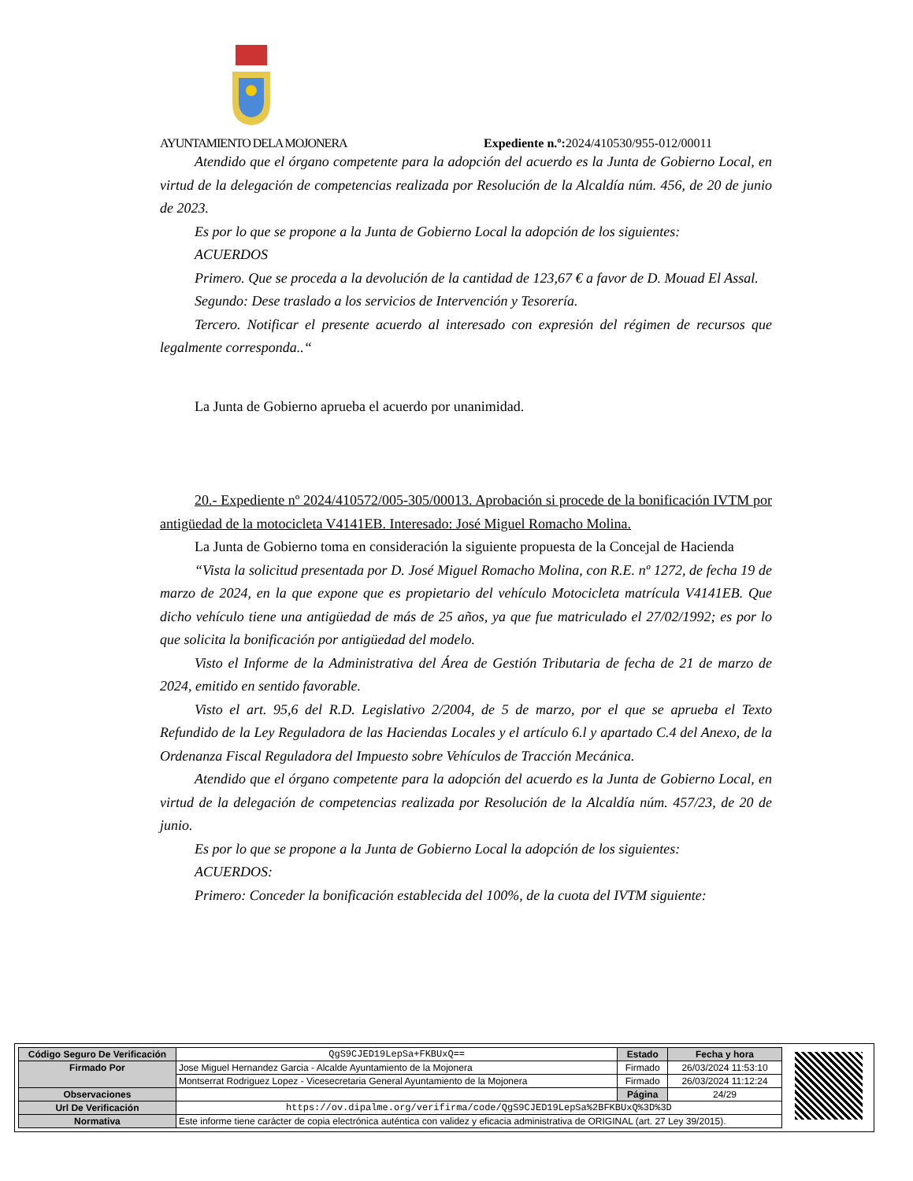AYUNTAMIENTO DELA MOJONERA Expediente n.º: 2024/410530/955-012/00011
Atendido que el órgano competente para la adopción del acuerdo es la Junta de Gobierno Local, en virtud de la delegación de competencias realizada por Resolución de la Alcaldía núm. 456, de 20 de junio de 2023.
Es por lo que se propone a la Junta de Gobierno Local la adopción de los siguientes:
ACUERDOS
Primero. Que se proceda a la devolución de la cantidad de 123,67 € a favor de D. Mouad El Assal.
Segundo: Dese traslado a los servicios de Intervención y Tesorería.
Tercero. Notificar el presente acuerdo al interesado con expresión del régimen de recursos que legalmente corresponda..“
La Junta de Gobierno aprueba el acuerdo por unanimidad.
20.- Expediente nº 2024/410572/005-305/00013. Aprobación si procede de la bonificación IVTM por antigüedad de la motocicleta V4141EB. Interesado: José Miguel Romacho Molina.
La Junta de Gobierno toma en consideración la siguiente propuesta de la Concejal de Hacienda
“Vista la solicitud presentada por D. José Miguel Romacho Molina, con R.E. nº 1272, de fecha 19 de marzo de 2024, en la que expone que es propietario del vehículo Motocicleta matrícula V4141EB. Que dicho vehículo tiene una antigüedad de más de 25 años, ya que fue matriculado el 27/02/1992; es por lo que solicita la bonificación por antigüedad del modelo.
Visto el Informe de la Administrativa del Área de Gestión Tributaria de fecha de 21 de marzo de 2024, emitido en sentido favorable.
Visto el art. 95,6 del R.D. Legislativo 2/2004, de 5 de marzo, por el que se aprueba el Texto Refundido de la Ley Reguladora de las Haciendas Locales y el artículo 6.l y apartado C.4 del Anexo, de la Ordenanza Fiscal Reguladora del Impuesto sobre Vehículos de Tracción Mecánica.
Atendido que el órgano competente para la adopción del acuerdo es la Junta de Gobierno Local, en virtud de la delegación de competencias realizada por Resolución de la Alcaldía núm. 457/23, de 20 de junio.
Es por lo que se propone a la Junta de Gobierno Local la adopción de los siguientes:
ACUERDOS:
Primero: Conceder la bonificación establecida del 100%, de la cuota del IVTM siguiente:
| Código Seguro De Verificación | QgS9CJED19LepSa+FKBUxQ== | Estado | Fecha y hora |
| Firmado Por | Jose Miguel Hernandez Garcia - Alcalde Ayuntamiento de la Mojonera | Firmado | 26/03/2024 11:53:10 |
| | Montserrat Rodriguez Lopez - Vicesecretaria General Ayuntamiento de la Mojonera | Firmado | 26/03/2024 11:12:24 |
| Observaciones | | Página | 24/29 |
| Url De Verificación | https://ov.dipalme.org/verifirma/code/QgS9CJED19LepSa%2BFKBUxQ%3D%3D | | |
| Normativa | Este informe tiene carácter de copia electrónica auténtica con validez y eficacia administrativa de ORIGINAL (art. 27 Ley 39/2015). | | |